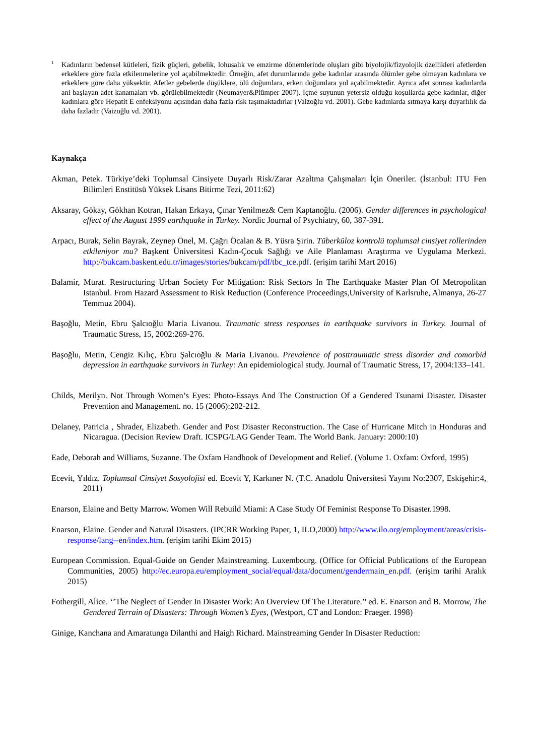<sup>1</sup> Kadınların bedensel kütleleri, fizik güçleri, gebelik, lohusalık ve emzirme dönemlerinde oluşları gibi biyolojik/fizyolojik özellikleri afetlerden erkeklere göre fazla etkilenmelerine yol açabilmektedir. Örneğin, afet durumlarında gebe kadınlar arasında ölümler gebe olmayan kadınlara ve erkeklere göre daha yüksektir. Afetler gebelerde düşüklere, ölü doğumlara, erken doğumlara yol açabilmektedir. Ayrıca afet sonrası kadınlarda ani başlayan adet kanamaları vb. görülebilmektedir (Neumayer&Plümper 2007). İçme suyunun yetersiz olduğu koşullarda gebe kadınlar, diğer kadınlara göre Hepatit E enfeksiyonu açısından daha fazla risk taşımaktadırlar (Vaizoğlu vd. 2001). Gebe kadınlarda sıtmaya karşı duyarlılık da daha fazladır (Vaizoğlu vd. 2001).
Kaynakça
Akman, Petek. Türkiye’deki Toplumsal Cinsiyete Duyarlı Risk/Zarar Azaltma Çalışmaları İçin Öneriler. (İstanbul: ITU Fen Bilimleri Enstitüsü Yüksek Lisans Bitirme Tezi, 2011:62)
Aksaray, Gökay, Gökhan Kotran, Hakan Erkaya, Çınar Yenilmez& Cem Kaptanoğlu. (2006). Gender differences in psychological effect of the August 1999 earthquake in Turkey. Nordic Journal of Psychiatry, 60, 387-391.
Arpacı, Burak, Selin Bayrak, Zeynep Önel, M. Çağrı Öcalan & B. Yüsra Şirin. Tüberküloz kontrolü toplumsal cinsiyet rollerinden etkileniyor mu? Başkent Üniversitesi Kadın-Çocuk Sağlığı ve Aile Planlaması Araştırma ve Uygulama Merkezi. http://bukcam.baskent.edu.tr/images/stories/bukcam/pdf/tbc_tce.pdf. (erişim tarihi Mart 2016)
Balamir, Murat. Restructuring Urban Society For Mitigation: Risk Sectors In The Earthquake Master Plan Of Metropolitan Istanbul. From Hazard Assessment to Risk Reduction (Conference Proceedings,University of Karlsruhe, Almanya, 26-27 Temmuz 2004).
Başoğlu, Metin, Ebru Şalcıoğlu Maria Livanou. Traumatic stress responses in earthquake survivors in Turkey. Journal of Traumatic Stress, 15, 2002:269-276.
Başoğlu, Metin, Cengiz Kılıç, Ebru Şalcıoğlu & Maria Livanou. Prevalence of posttraumatic stress disorder and comorbid depression in earthquake survivors in Turkey: An epidemiological study. Journal of Traumatic Stress, 17, 2004:133–141.
Childs, Merilyn. Not Through Women’s Eyes: Photo-Essays And The Construction Of a Gendered Tsunami Disaster. Disaster Prevention and Management. no. 15 (2006):202-212.
Delaney, Patricia , Shrader, Elizabeth. Gender and Post Disaster Reconstruction. The Case of Hurricane Mitch in Honduras and Nicaragua. (Decision Review Draft. ICSPG/LAG Gender Team. The World Bank. January: 2000:10)
Eade, Deborah and Williams, Suzanne. The Oxfam Handbook of Development and Relief. (Volume 1. Oxfam: Oxford, 1995)
Ecevit, Yıldız. Toplumsal Cinsiyet Sosyolojisi ed. Ecevit Y, Karkıner N. (T.C. Anadolu Üniversitesi Yayını No:2307, Eskişehir:4, 2011)
Enarson, Elaine and Betty Marrow. Women Will Rebuild Miami: A Case Study Of Feminist Response To Disaster.1998.
Enarson, Elaine. Gender and Natural Disasters. (IPCRR Working Paper, 1, ILO,2000) http://www.ilo.org/employment/areas/crisis-response/lang--en/index.htm. (erişim tarihi Ekim 2015)
European Commission. Equal-Guide on Gender Mainstreaming. Luxembourg. (Office for Official Publications of the European Communities, 2005) http://ec.europa.eu/employment_social/equal/data/document/gendermain_en.pdf. (erişim tarihi Aralık 2015)
Fothergill, Alice. ‘’The Neglect of Gender In Disaster Work: An Overview Of The Literature.’’ ed. E. Enarson and B. Morrow, The Gendered Terrain of Disasters: Through Women’s Eyes, (Westport, CT and London: Praeger. 1998)
Ginige, Kanchana and Amaratunga Dilanthi and Haigh Richard. Mainstreaming Gender In Disaster Reduction: